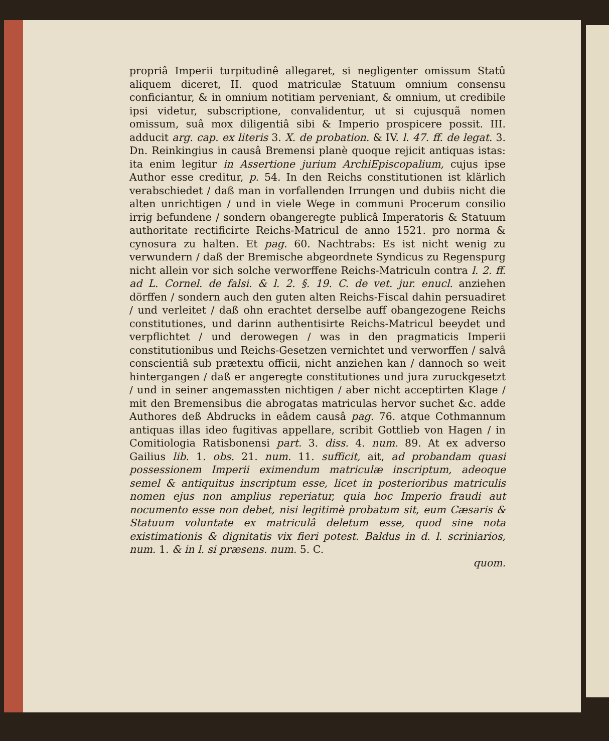propriâ Imperii turpitudinê allegaret, si negligenter omissum Statû aliquem diceret, II. quod matriculæ Statuum omnium consensu conficiantur, & in omnium notitiam perveniant, & omnium, ut credibile ipsi videtur, subscriptione, convalidentur, ut si cujusquã nomen omissum, suâ mox diligentiâ sibi & Imperio prospicere possit. III. adducit arg. cap. ex literis 3. X. de probation. & IV. l. 47. ff. de legat. 3. Dn. Reinkingius in causâ Bremensi planè quoque rejicit antiquas istas: ita enim legitur in Assertione jurium ArchiEpiscopalium, cujus ipse Author esse creditur, p. 54. In den Reichs constitutionen ist klärlich verabschiedet / daß man in vorfallenden Irrungen und dubiis nicht die alten unrichtigen / und in viele Wege in communi Procerum consilio irrig befundene / sondern obangeregte publicâ Imperatoris & Statuum authoritate rectificirte Reichs-Matricul de anno 1521. pro norma & cynosura zu halten. Et pag. 60. Nachtrabs: Es ist nicht wenig zu verwundern / daß der Bremische abgeordnete Syndicus zu Regenspurg nicht allein vor sich solche verworffene Reichs-Matriculn contra l. 2. ff. ad L. Cornel. de falsi. & l. 2. §. 19. C. de vet. jur. enucl. anziehen dörffen / sondern auch den guten alten Reichs-Fiscal dahin persuadiret / und verleitet / daß ohn erachtet derselbe auff obangezogene Reichs constitutiones, und darinn authentisirte Reichs-Matricul beeydet und verpflichtet / und derowegen / was in den pragmaticis Imperii constitutionibus und Reichs-Gesetzen vernichtet und verworffen / salvâ conscientiâ sub prætextu officii, nicht anziehen kan / dannoch so weit hintergangen / daß er angeregte constitutiones und jura zuruckgesetzt / und in seiner angemassten nichtigen / aber nicht acceptirten Klage / mit den Bremensibus die abrogatas matriculas hervor suchet &c. adde Authores deß Abdrucks in eâdem causâ pag. 76. atque Cothmannum antiquas illas ideo fugitivas appellare, scribit Gottlieb von Hagen / in Comitiologia Ratisbonensi part. 3. diss. 4. num. 89. At ex adverso Gailius lib. 1. obs. 21. num. 11. sufficit, ait, ad probandam quasi possessionem Imperii eximendum matriculæ inscriptum, adeoque semel & antiquitus inscriptum esse, licet in posterioribus matriculis nomen ejus non amplius reperiatur, quia hoc Imperio fraudi aut nocumento esse non debet, nisi legitimè probatum sit, eum Cæsaris & Statuum voluntate ex matriculâ deletum esse, quod sine nota existimationis & dignitatis vix fieri potest. Baldus in d. l. scriniarios, num. 1. & in l. si præsens. num. 5. C.
quom.